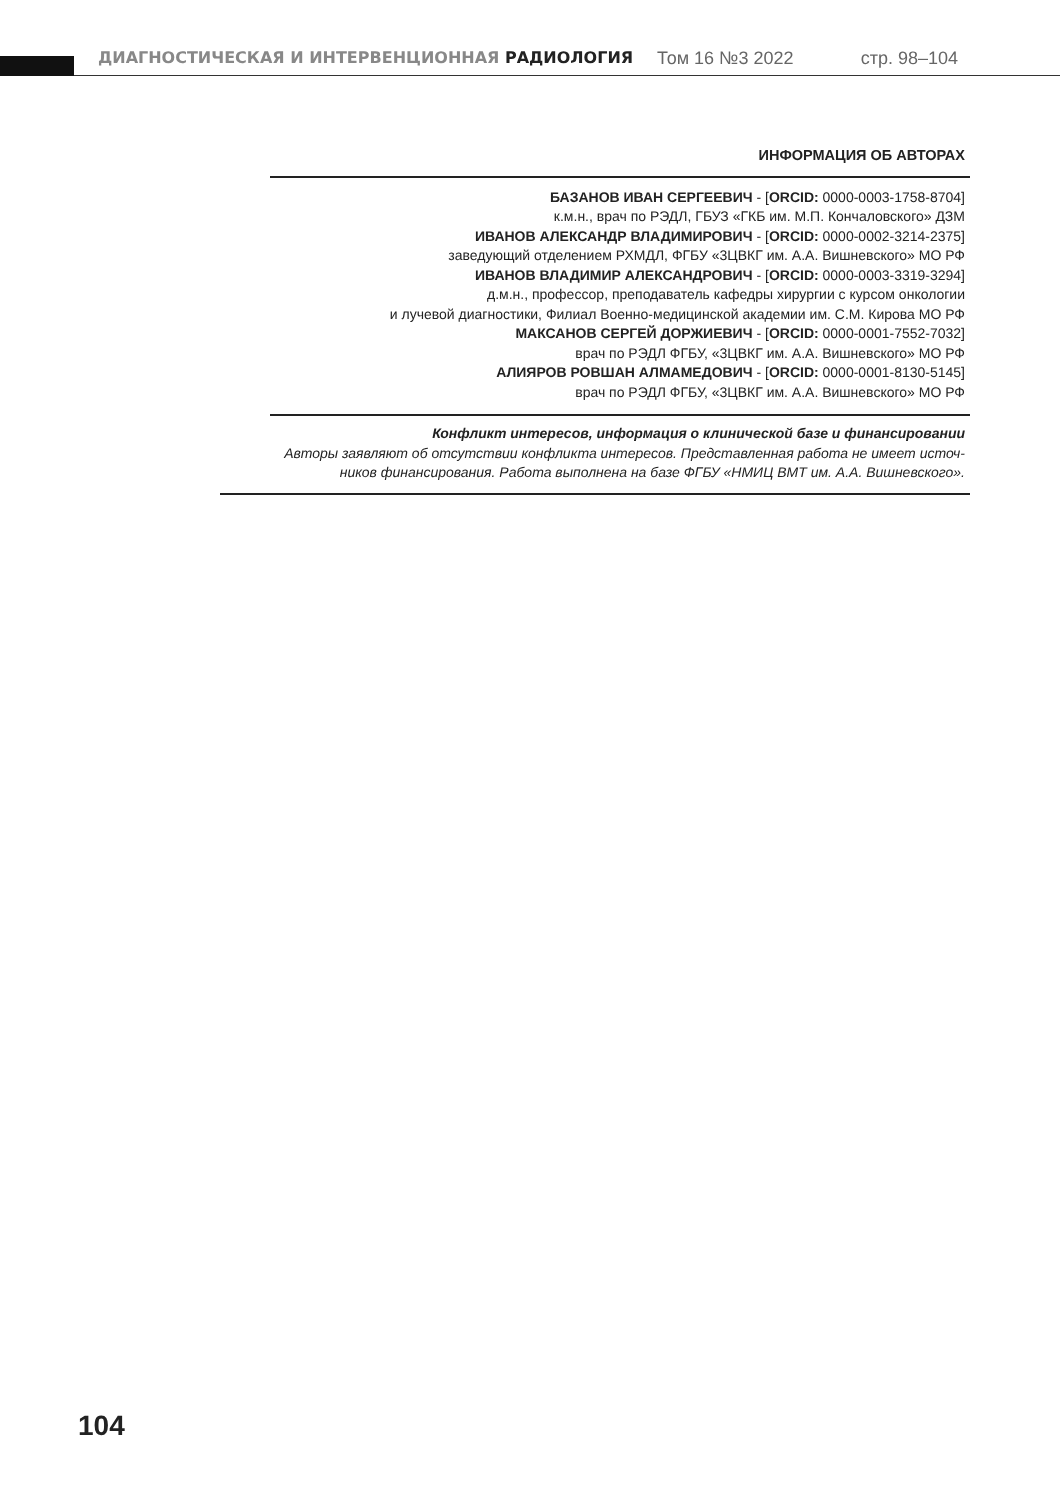ДИАГНОСТИЧЕСКАЯ И ИНТЕРВЕНЦИОННАЯ РАДИОЛОГИЯ Том 16 №3 2022 стр. 98–104
ИНФОРМАЦИЯ ОБ АВТОРАХ
БАЗАНОВ ИВАН СЕРГЕЕВИЧ - [ORCID: 0000-0003-1758-8704]
к.м.н., врач по РЭДЛ, ГБУЗ «ГКБ им. М.П. Кончаловского» ДЗМ
ИВАНОВ АЛЕКСАНДР ВЛАДИМИРОВИЧ - [ORCID: 0000-0002-3214-2375]
заведующий отделением РХМДЛ, ФГБУ «3ЦВКГ им. А.А. Вишневского» МО РФ
ИВАНОВ ВЛАДИМИР АЛЕКСАНДРОВИЧ - [ORCID: 0000-0003-3319-3294]
д.м.н., профессор, преподаватель кафедры хирургии с курсом онкологии
и лучевой диагностики, Филиал Военно-медицинской академии им. С.М. Кирова МО РФ
МАКСАНОВ СЕРГЕЙ ДОРЖИЕВИЧ - [ORCID: 0000-0001-7552-7032]
врач по РЭДЛ ФГБУ, «3ЦВКГ им. А.А. Вишневского» МО РФ
АЛИЯРОВ РОВШАН АЛМАМЕДОВИЧ - [ORCID: 0000-0001-8130-5145]
врач по РЭДЛ ФГБУ, «3ЦВКГ им. А.А. Вишневского» МО РФ
Конфликт интересов, информация о клинической базе и финансировании
Авторы заявляют об отсутствии конфликта интересов. Представленная работа не имеет источ-
ников финансирования. Работа выполнена на базе ФГБУ «НМИЦ ВМТ им. А.А. Вишневского».
104